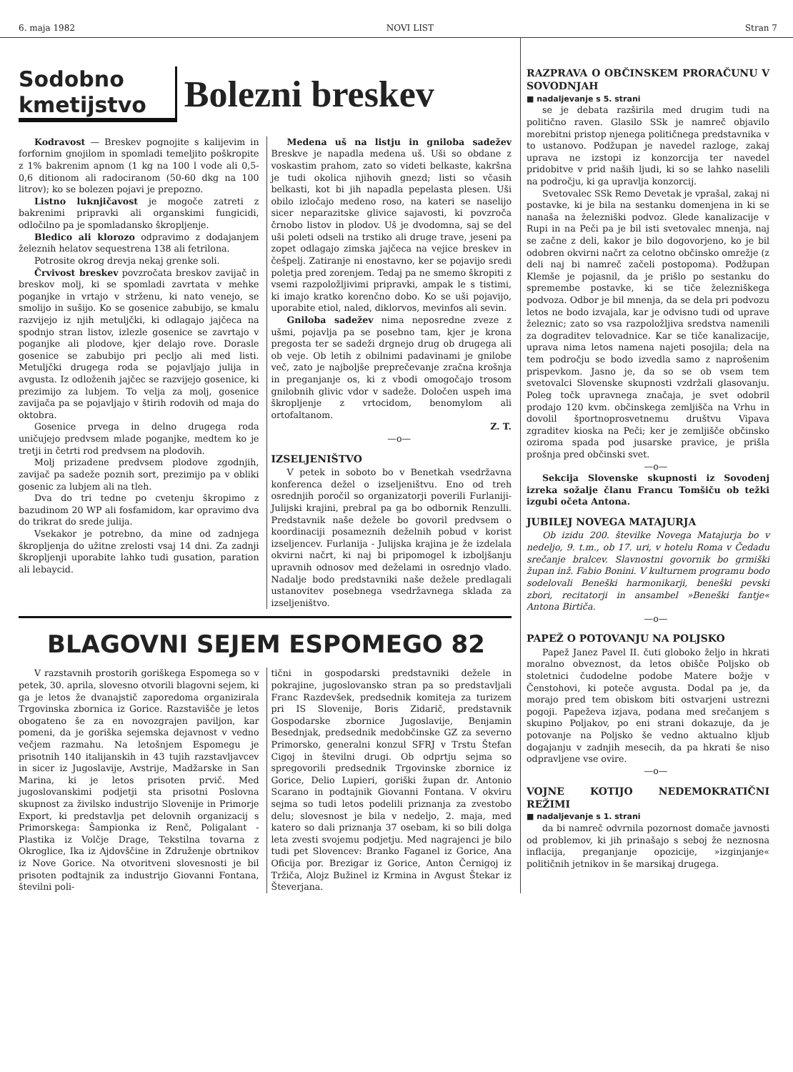6. maja 1982 NOVI LIST Stran 7
Sodobno
kmetijstvo
Bolezni breskev
Kodravost — Breskev pognojite s kalijevim in forfornim gnojilom in spomladi temeljito poškropite z 1% bakrenim apnom (1 kg na 100 l vode ali 0,5-0,6 ditionom ali radociranom (50-60 dkg na 100 litrov); ko se bolezen pojavi je prepozno.
Listno luknjičavost je mogoče zatreti z bakrenimi pripravki ali organskimi fungicidi, odločilno pa je spomladansko škropljenje.
Bledico ali klorozo odpravimo z dodajanjem železnih helatov sequestrena 138 ali fetrilona.
Potrosite okrog drevja nekaj grenke soli.
Črvivost breskev povzročata breskov zavijač in breskov molj, ki se spomladi zavrtata v mehke poganjke in vrtajo v strženu, ki nato venejo, se smolijo in sušijo. Ko se gosenice zabubijo, se kmalu razvijejo iz njih metuljčki, ki odlagajo jajčeca na spodnjo stran listov, izlezle gosenice se zavrtajo v poganjke ali plodove, kjer delajo rove. Dorasle gosenice se zabubijo pri pecljo ali med listi. Metuljčki drugega roda se pojavljajo julija in avgusta. Iz odloženih jajčec se razvijejo gosenice, ki prezimijo za lubjem. To velja za molj, gosenice zavijača pa se pojavljajo v štirih rodovih od maja do oktobra.
Gosenice prvega in delno drugega roda uničujejo predvsem mlade poganjke, medtem ko je tretji in četrti rod predvsem na plodovih.
Molj prizadene predvsem plodove zgodnjih, zavijač pa sadeže poznih sort, prezimijo pa v obliki gosenic za lubjem ali na tleh.
Dva do tri tedne po cvetenju škropimo z bazudinom 20 WP ali fosfamidom, kar opravimo dva do trikrat do srede julija.
Vsekakor je potrebno, da mine od zadnjega škropljenja do užitne zrelosti vsaj 14 dni. Za zadnji škropljenji uporabite lahko tudi gusation, paration ali lebaycid.
Medena uš na listju in gniloba sadežev Breskve je napadla medena uš. Uši so obdane z voskastim prahom, zato so videti belkaste, kakršna je tudi okolica njihovih gnezd; listi so včasih belkasti, kot bi jih napadla pepelasta plesen. Uši obilo izločajo medeno roso, na kateri se naselijo sicer neparazitske glivice sajavosti, ki povzroča črnobo listov in plodov. Uš je dvodomna, saj se del uši poleti odseli na trstiko ali druge trave, jeseni pa zopet odlagajo zimska jajčeca na vejice breskev in češpelj. Zatiranje ni enostavno, ker se pojavijo sredi poletja pred zorenjem. Tedaj pa ne smemo škropiti z vsemi razpoložljivimi pripravki, ampak le s tistimi, ki imajo kratko korenčno dobo. Ko se uši pojavijo, uporabite etiol, naled, diklorvos, mevinfos ali sevin.
Gniloba sadežev nima neposredne zveze z ušmi, pojavlja pa se posebno tam, kjer je krona pregosta ter se sadeži drgnejo drug ob drugega ali ob veje. Ob letih z obilnimi padavinami je gnilobe več, zato je najboljše preprečevanje zračna krošnja in preganjanje os, ki z vbodi omogočajo trosom gnilobnih glivic vdor v sadeže. Določen uspeh ima škropljenje z vrtocidom, benomylom ali ortofaltanom.
Z. T.
—o—
IZSELJENIŠTVO
V petek in soboto bo v Benetkah vsedržavna konferenca dežel o izseljeništvu. Eno od treh osrednjih poročil so organizatorji poverili Furlaniji-Julijski krajini, prebral pa ga bo odbornik Renzulli. Predstavnik naše dežele bo govoril predvsem o koordinaciji posameznih deželnih pobud v korist izseljencev. Furlanija - Julijska krajina je že izdelala okvirni načrt, ki naj bi pripomogel k izboljšanju upravnih odnosov med deželami in osrednjo vlado. Nadalje bodo predstavniki naše dežele predlagali ustanovitev posebnega vsedržavnega sklada za izseljeništvo.
BLAGOVNI SEJEM ESPOMEGO 82
V razstavnih prostorih goriškega Espomega so v petek, 30. aprila, slovesno otvorili blagovni sejem, ki ga je letos že dvanajstič zaporedoma organizirala Trgovinska zbornica iz Gorice. Razstavišče je letos obogateno še za en novozgrajen paviljon, kar pomeni, da je goriška sejemska dejavnost v vedno večjem razmahu. Na letošnjem Espomegu je prisotnih 140 italijanskih in 43 tujih razstavljavcev in sicer iz Jugoslavije, Avstrije, Madžarske in San Marina, ki je letos prisoten prvič. Med jugoslovanskimi podjetji sta prisotni Poslovna skupnost za živilsko industrijo Slovenije in Primorje Export, ki predstavlja pet delovnih organizacij s Primorskega: Šampionka iz Renč, Poligalant - Plastika iz Volčje Drage, Tekstilna tovarna z Okroglice, Ika iz Ajdovščine in Združenje obrtnikov iz Nove Gorice. Na otvoritveni slovesnosti je bil prisoten podtajnik za industrijo Giovanni Fontana, številni poli-
tični in gospodarski predstavniki dežele in pokrajine, jugoslovansko stran pa so predstavljali Franc Razdevšek, predsednik komiteja za turizem pri IS Slovenije, Boris Zidarič, predstavnik Gospodarske zbornice Jugoslavije, Benjamin Besednjak, predsednik medobčinske GZ za severno Primorsko, generalni konzul SFRJ v Trstu Štefan Cigoj in številni drugi. Ob odprtju sejma so spregovorili predsednik Trgovinske zbornice iz Gorice, Delio Lupieri, goriški župan dr. Antonio Scarano in podtajnik Giovanni Fontana. V okviru sejma so tudi letos podelili priznanja za zvestobo delu; slovesnost je bila v nedeljo, 2. maja, med katero so dali priznanja 37 osebam, ki so bili dolga leta zvesti svojemu podjetju. Med nagrajenci je bilo tudi pet Slovencev: Branko Faganel iz Gorice, Ana Oficija por. Brezigar iz Gorice, Anton Černigoj iz Tržiča, Alojz Bužinel iz Krmina in Avgust Štekar iz Števerjana.
RAZPRAVA O OBČINSKEM PRORAČUNU V SOVODNJAH
■ nadaljevanje s 5. strani
se je debata razširila med drugim tudi na politično raven. Glasilo SSk je namreč objavilo morebitni pristop njenega političnega predstavnika v to ustanovo. Podžupan je navedel razloge, zakaj uprava ne izstopi iz konzorcija ter navedel pridobitve v prid naših ljudi, ki so se lahko naselili na področju, ki ga upravlja konzorcij.
Svetovalec SSk Remo Devetak je vprašal, zakaj ni postavke, ki je bila na sestanku domenjena in ki se nanaša na železniški podvoz. Glede kanalizacije v Rupi in na Peči pa je bil isti svetovalec mnenja, naj se začne z deli, kakor je bilo dogovorjeno, ko je bil odobren okvirni načrt za celotno občinsko omrežje (z deli naj bi namreč začeli postopoma). Podžupan Klemše je pojasnil, da je prišlo po sestanku do spremembe postavke, ki se tiče železniškega podvoza. Odbor je bil mnenja, da se dela pri podvozu letos ne bodo izvajala, kar je odvisno tudi od uprave železnic; zato so vsa razpoložljiva sredstva namenili za dograditev telovadnice. Kar se tiče kanalizacije, uprava nima letos namena najeti posojila; dela na tem področju se bodo izvedla samo z naprošenim prispevkom. Jasno je, da so se ob vsem tem svetovalci Slovenske skupnosti vzdržali glasovanju. Poleg točk upravnega značaja, je svet odobril prodajo 120 kvm. občinskega zemljišča na Vrhu in dovolil športnoprosvetnemu društvu Vipava zgraditev kioska na Peči; ker je zemljišče občinsko oziroma spada pod jusarske pravice, je prišla prošnja pred občinski svet.
—o—
Sekcija Slovenske skupnosti iz Sovodenj izreka sožalje članu Francu Tomšiču ob težki izgubi očeta Antona.
JUBILEJ NOVEGA MATAJURJA
Ob izidu 200. številke Novega Matajurja bo v nedeljo, 9. t.m., ob 17. uri, v hotelu Roma v Čedadu srečanje bralcev. Slavnostni govornik bo grmiški župan inž. Fabio Bonini. V kulturnem programu bodo sodelovali Beneški harmonikarji, beneški pevski zbori, recitatorji in ansambel »Beneški fantje« Antona Birtiča.
—o—
PAPEŽ O POTOVANJU NA POLJSKO
Papež Janez Pavel II. čuti globoko željo in hkrati moralno obveznost, da letos obišče Poljsko ob stoletnici čudodelne podobe Matere božje v Čenstohovi, ki poteče avgusta. Dodal pa je, da morajo pred tem obiskom biti ostvarjeni ustrezni pogoji. Papeževa izjava, podana med srečanjem s skupino Poljakov, po eni strani dokazuje, da je potovanje na Poljsko še vedno aktualno kljub dogajanju v zadnjih mesecih, da pa hkrati še niso odpravljene vse ovire.
—o—
VOJNE KOTIJO NEDEMOKRATIČNI REŽIMI
■ nadaljevanje s 1. strani
da bi namreč odvrnila pozornost domače javnosti od problemov, ki jih prinašajo s seboj že neznosna inflacija, preganjanje opozicije, »izginjanje« političnih jetnikov in še marsikaj drugega.